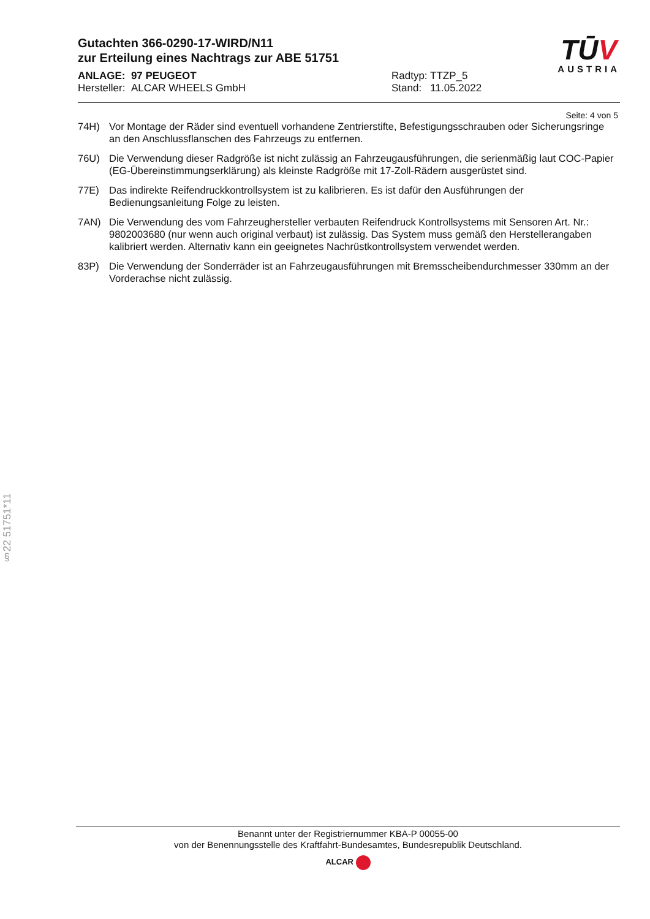Gutachten 366-0290-17-WIRD/N11
zur Erteilung eines Nachtrags zur ABE 51751
ANLAGE: 97 PEUGEOT
Hersteller: ALCAR WHEELS GmbH
Radtyp: TTZP_5
Stand: 11.05.2022
TŪV
AUSTRIA
Seite: 4 von 5
74H) Vor Montage der Räder sind eventuell vorhandene Zentrierstifte, Befestigungsschrauben oder Sicherungsringe an den Anschlussflanschen des Fahrzeugs zu entfernen.
76U) Die Verwendung dieser Radgröße ist nicht zulässig an Fahrzeugausführungen, die serienmäßig laut COC-Papier (EG-Übereinstimmungserklärung) als kleinste Radgröße mit 17-Zoll-Rädern ausgerüstet sind.
77E) Das indirekte Reifendruckkontrollsystem ist zu kalibrieren. Es ist dafür den Ausführungen der Bedienungsanleitung Folge zu leisten.
7AN) Die Verwendung des vom Fahrzeughersteller verbauten Reifendruck Kontrollsystems mit Sensoren Art. Nr.: 9802003680 (nur wenn auch original verbaut) ist zulässig. Das System muss gemäß den Herstellerangaben kalibriert werden. Alternativ kann ein geeignetes Nachrüstkontrollsystem verwendet werden.
83P) Die Verwendung der Sonderräder ist an Fahrzeugausführungen mit Bremsscheibendurchmesser 330mm an der Vorderachse nicht zulässig.
§22 51751*11
Benannt unter der Registriernummer KBA-P 00055-00
von der Benennungsstelle des Kraftfahrt-Bundesamtes, Bundesrepublik Deutschland.
ALCAR